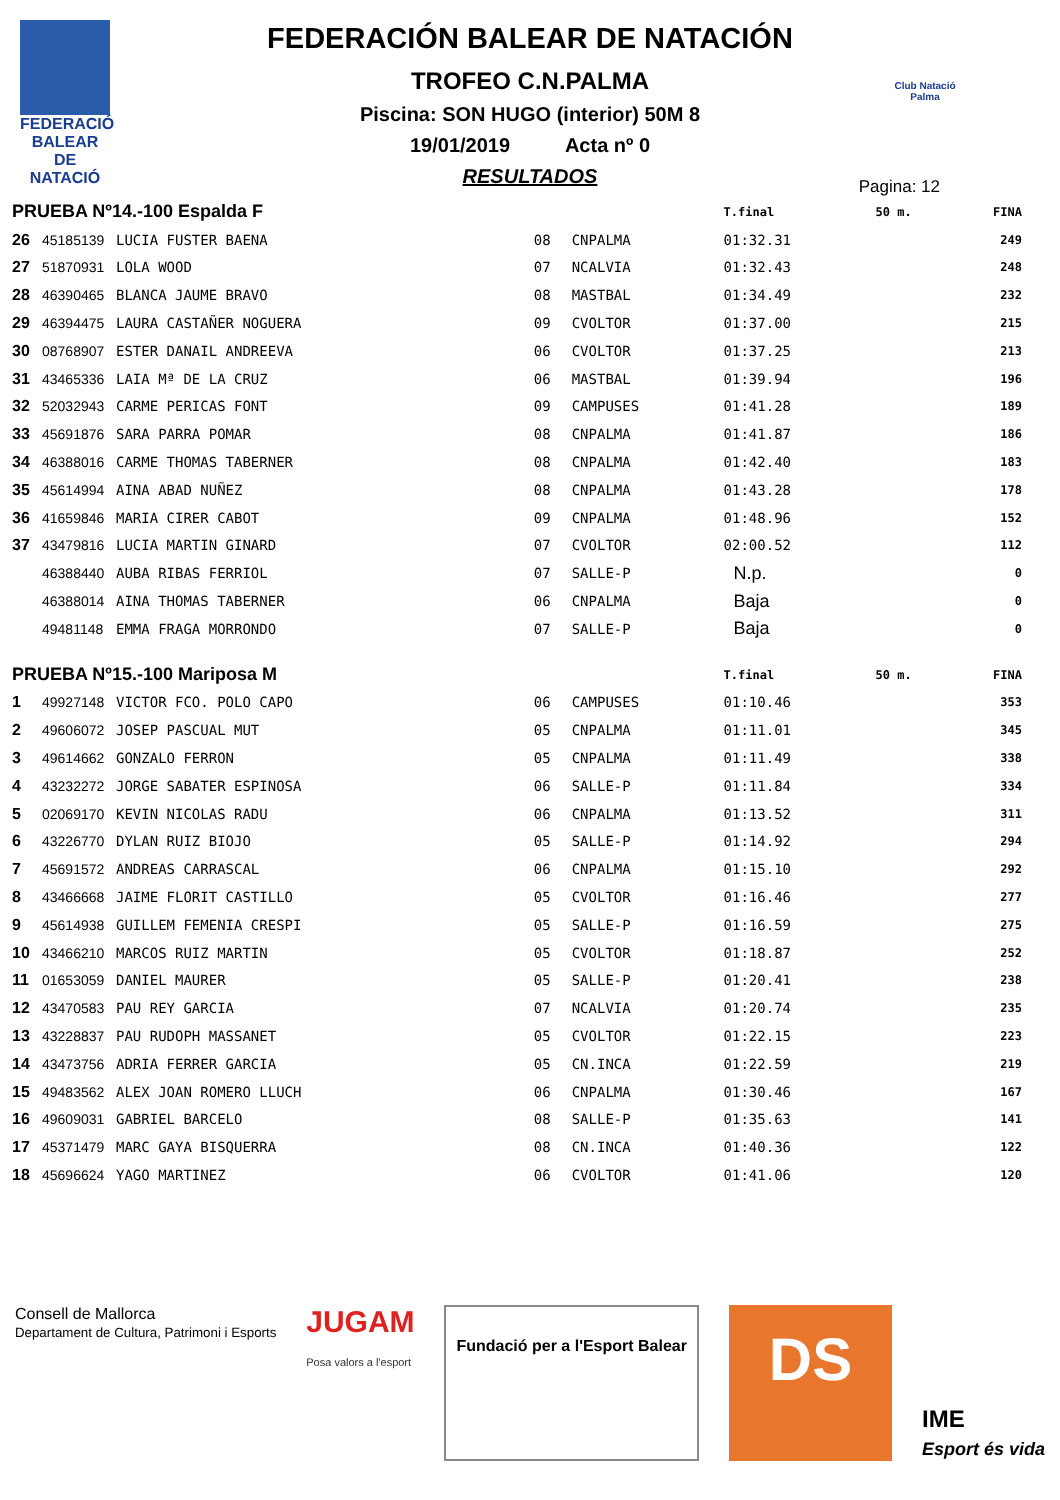FEDERACIÓ BALEAR DE NATACIÓ
Club Natació Palma
FEDERACIÓN BALEAR DE NATACIÓN
TROFEO C.N.PALMA
Piscina: SON HUGO (interior) 50M 8
19/01/2019 Acta nº 0
RESULTADOS
Pagina: 12
| PRUEBA Nº14.-100 Espalda F | | | | | T.final | 50 m. | FINA |
| 26 | 45185139 | LUCIA FUSTER BAENA | 08 | CNPALMA | 01:32.31 | | 249 |
| 27 | 51870931 | LOLA WOOD | 07 | NCALVIA | 01:32.43 | | 248 |
| 28 | 46390465 | BLANCA JAUME BRAVO | 08 | MASTBAL | 01:34.49 | | 232 |
| 29 | 46394475 | LAURA CASTAÑER NOGUERA | 09 | CVOLTOR | 01:37.00 | | 215 |
| 30 | 08768907 | ESTER DANAIL ANDREEVA | 06 | CVOLTOR | 01:37.25 | | 213 |
| 31 | 43465336 | LAIA Mª DE LA CRUZ | 06 | MASTBAL | 01:39.94 | | 196 |
| 32 | 52032943 | CARME PERICAS FONT | 09 | CAMPUSES | 01:41.28 | | 189 |
| 33 | 45691876 | SARA PARRA POMAR | 08 | CNPALMA | 01:41.87 | | 186 |
| 34 | 46388016 | CARME THOMAS TABERNER | 08 | CNPALMA | 01:42.40 | | 183 |
| 35 | 45614994 | AINA ABAD NUÑEZ | 08 | CNPALMA | 01:43.28 | | 178 |
| 36 | 41659846 | MARIA CIRER CABOT | 09 | CNPALMA | 01:48.96 | | 152 |
| 37 | 43479816 | LUCIA MARTIN GINARD | 07 | CVOLTOR | 02:00.52 | | 112 |
| | 46388440 | AUBA RIBAS FERRIOL | 07 | SALLE-P | N.p. | | 0 |
| | 46388014 | AINA THOMAS TABERNER | 06 | CNPALMA | Baja | | 0 |
| | 49481148 | EMMA FRAGA MORRONDO | 07 | SALLE-P | Baja | | 0 |
| PRUEBA Nº15.-100 Mariposa M | | | | | T.final | 50 m. | FINA |
| 1 | 49927148 | VICTOR FCO. POLO CAPO | 06 | CAMPUSES | 01:10.46 | | 353 |
| 2 | 49606072 | JOSEP PASCUAL MUT | 05 | CNPALMA | 01:11.01 | | 345 |
| 3 | 49614662 | GONZALO FERRON | 05 | CNPALMA | 01:11.49 | | 338 |
| 4 | 43232272 | JORGE SABATER ESPINOSA | 06 | SALLE-P | 01:11.84 | | 334 |
| 5 | 02069170 | KEVIN NICOLAS RADU | 06 | CNPALMA | 01:13.52 | | 311 |
| 6 | 43226770 | DYLAN RUIZ BIOJO | 05 | SALLE-P | 01:14.92 | | 294 |
| 7 | 45691572 | ANDREAS CARRASCAL | 06 | CNPALMA | 01:15.10 | | 292 |
| 8 | 43466668 | JAIME FLORIT CASTILLO | 05 | CVOLTOR | 01:16.46 | | 277 |
| 9 | 45614938 | GUILLEM FEMENIA CRESPI | 05 | SALLE-P | 01:16.59 | | 275 |
| 10 | 43466210 | MARCOS RUIZ MARTIN | 05 | CVOLTOR | 01:18.87 | | 252 |
| 11 | 01653059 | DANIEL MAURER | 05 | SALLE-P | 01:20.41 | | 238 |
| 12 | 43470583 | PAU REY GARCIA | 07 | NCALVIA | 01:20.74 | | 235 |
| 13 | 43228837 | PAU RUDOPH MASSANET | 05 | CVOLTOR | 01:22.15 | | 223 |
| 14 | 43473756 | ADRIA FERRER GARCIA | 05 | CN.INCA | 01:22.59 | | 219 |
| 15 | 49483562 | ALEX JOAN ROMERO LLUCH | 06 | CNPALMA | 01:30.46 | | 167 |
| 16 | 49609031 | GABRIEL BARCELO | 08 | SALLE-P | 01:35.63 | | 141 |
| 17 | 45371479 | MARC GAYA BISQUERRA | 08 | CN.INCA | 01:40.36 | | 122 |
| 18 | 45696624 | YAGO MARTINEZ | 06 | CVOLTOR | 01:41.06 | | 120 |
Consell de Mallorca
Departament de Cultura, Patrimoni i Esports
JUGAM
Posa valors a l'esport
Fundació per a l'Esport Balear
DS
IME
Esport és vida